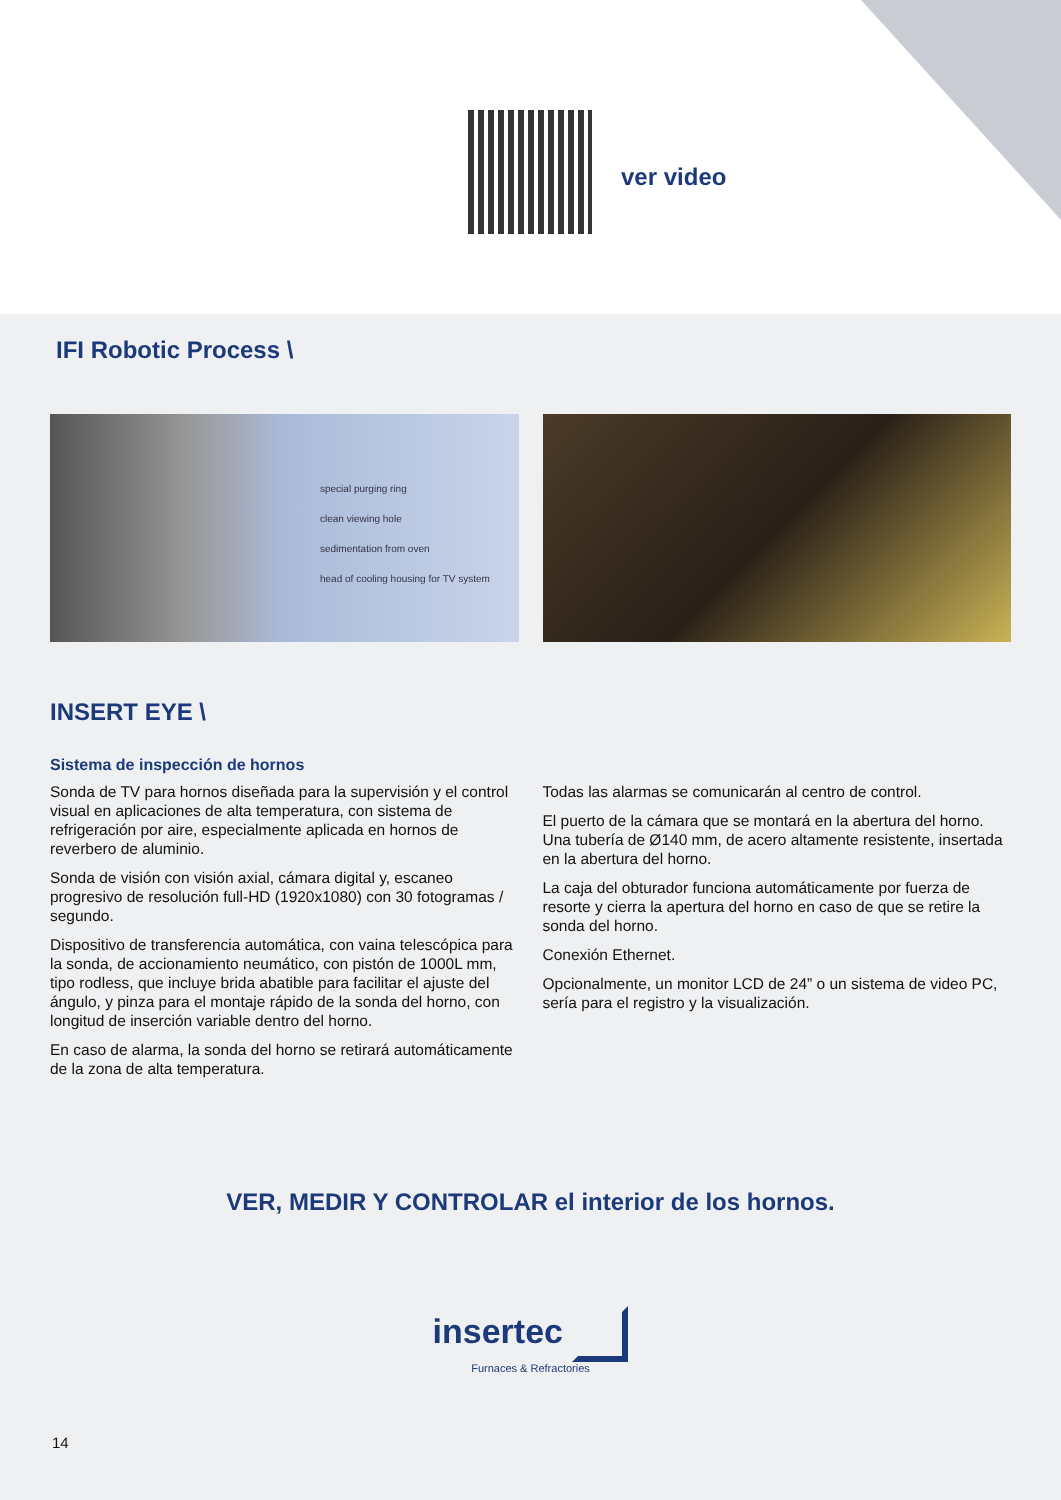ver video
IFI Robotic Process \
special purging ring
clean viewing hole
sedimentation from oven
head of cooling housing for TV system
INSERT EYE \
Sistema de inspección de hornos
Sonda de TV para hornos diseñada para la supervisión y el control visual en aplicaciones de alta temperatura, con sistema de refrigeración por aire, especialmente aplicada en hornos de reverbero de aluminio.
Sonda de visión con visión axial, cámara digital y, escaneo progresivo de resolución full-HD (1920x1080) con 30 fotogramas / segundo.
Dispositivo de transferencia automática, con vaina telescópica para la sonda, de accionamiento neumático, con pistón de 1000L mm, tipo rodless, que incluye brida abatible para facilitar el ajuste del ángulo, y pinza para el montaje rápido de la sonda del horno, con longitud de inserción variable dentro del horno.
En caso de alarma, la sonda del horno se retirará automáticamente de la zona de alta temperatura.
Todas las alarmas se comunicarán al centro de control.
El puerto de la cámara que se montará en la abertura del horno. Una tubería de Ø140 mm, de acero altamente resistente, insertada en la abertura del horno.
La caja del obturador funciona automáticamente por fuerza de resorte y cierra la apertura del horno en caso de que se retire la sonda del horno.
Conexión Ethernet.
Opcionalmente, un monitor LCD de 24” o un sistema de video PC, sería para el registro y la visualización.
VER, MEDIR Y CONTROLAR el interior de los hornos.
insertec
Furnaces & Refractories
14